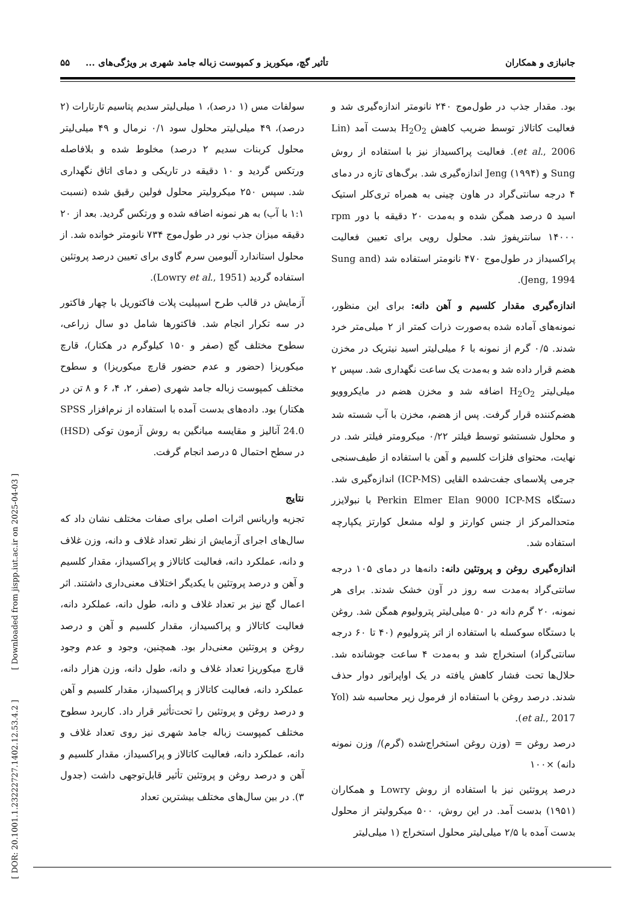جانبازی و همکاران تأثیر گچ، میکوریز و کمپوست زباله جامد شهری بر ویژگی‌های ... ۵۵
بود. مقدار جذب در طول‌موج ۲۴۰ نانومتر اندازه‌گیری شد و فعالیت کاتالاز توسط ضریب کاهش H<sub>2</sub>O<sub>2</sub> بدست آمد (Lin et al., 2006). فعالیت پراکسیداز نیز با استفاده از روش Sung و Jeng (۱۹۹۴) اندازه‌گیری شد. برگ‌های تازه در دمای ۴ درجه سانتی‌گراد در هاون چینی به همراه تری‌کلر استیک اسید ۵ درصد همگن شده و به‌مدت ۲۰ دقیقه با دور rpm ۱۴۰۰۰ سانتریفوژ شد. محلول رویی برای تعیین فعالیت پراکسیداز در طول‌موج ۴۷۰ نانومتر استفاده شد (Sung and Jeng, 1994).
اندازه‌گیری مقدار کلسیم و آهن دانه: برای این منظور، نمونه‌های آماده شده به‌صورت ذرات کمتر از ۲ میلی‌متر خرد شدند. ۰/۵ گرم از نمونه با ۶ میلی‌لیتر اسید نیتریک در مخزن هضم قرار داده شد و به‌مدت یک ساعت نگهداری شد. سپس ۲ میلی‌لیتر H<sub>2</sub>O<sub>2</sub> اضافه شد و مخزن هضم در مایکروویو هضم‌کننده قرار گرفت. پس از هضم، مخزن با آب شسته شد و محلول شستشو توسط فیلتر ۰/۲۲ میکرومتر فیلتر شد. در نهایت، محتوای فلزات کلسیم و آهن با استفاده از طیف‌سنجی جرمی پلاسمای جفت‌شده القایی (ICP-MS) اندازه‌گیری شد. دستگاه Perkin Elmer Elan 9000 ICP-MS با نبولایزر متحدالمرکز از جنس کوارتز و لوله مشعل کوارتز یکپارچه استفاده شد.
اندازه‌گیری روغن و پروتئین دانه: دانه‌ها در دمای ۱۰۵ درجه سانتی‌گراد به‌مدت سه روز در آون خشک شدند. برای هر نمونه، ۲۰ گرم دانه در ۵۰ میلی‌لیتر پترولیوم همگن شد. روغن با دستگاه سوکسله با استفاده از اتر پترولیوم (۴۰ تا ۶۰ درجه سانتی‌گراد) استخراج شد و به‌مدت ۴ ساعت جوشانده شد. حلال‌ها تحت فشار کاهش یافته در یک اواپراتور دوار حذف شدند. درصد روغن با استفاده از فرمول زیر محاسبه شد (Yol et al., 2017).
درصد روغن = (وزن روغن استخراج‌شده (گرم)/ وزن نمونه دانه) ×۱۰۰
درصد پروتئین نیز با استفاده از روش Lowry و همکاران (۱۹۵۱) بدست آمد. در این روش، ۵۰۰ میکرولیتر از محلول بدست آمده با ۲/۵ میلی‌لیتر محلول استخراج (۱ میلی‌لیتر
سولفات مس (۱ درصد)، ۱ میلی‌لیتر سدیم پتاسیم تارتارات (۲ درصد)، ۴۹ میلی‌لیتر محلول سود ۰/۱ نرمال و ۴۹ میلی‌لیتر محلول کربنات سدیم ۲ درصد) مخلوط شده و بلافاصله ورتکس گردید و ۱۰ دقیقه در تاریکی و دمای اتاق نگهداری شد. سپس ۲۵۰ میکرولیتر محلول فولین رقیق شده (نسبت ۱:۱ با آب) به هر نمونه اضافه شده و ورتکس گردید. بعد از ۲۰ دقیقه میزان جذب نور در طول‌موج ۷۳۴ نانومتر خوانده شد. از محلول استاندارد آلبومین سرم گاوی برای تعیین درصد پروتئین استفاده گردید (Lowry et al., 1951).
آزمایش در قالب طرح اسپیلیت پلات فاکتوریل با چهار فاکتور در سه تکرار انجام شد. فاکتورها شامل دو سال زراعی، سطوح مختلف گچ (صفر و ۱۵۰ کیلوگرم در هکتار)، قارچ میکوریزا (حضور و عدم حضور قارچ میکوریزا) و سطوح مختلف کمپوست زباله جامد شهری (صفر، ۲، ۴، ۶ و ۸ تن در هکتار) بود. داده‌های بدست آمده با استفاده از نرم‌افزار SPSS 24.0 آنالیز و مقایسه میانگین به روش آزمون توکی (HSD) در سطح احتمال ۵ درصد انجام گرفت.
نتایج
تجزیه واریانس اثرات اصلی برای صفات مختلف نشان داد که سال‌های اجرای آزمایش از نظر تعداد غلاف و دانه، وزن غلاف و دانه، عملکرد دانه، فعالیت کاتالاز و پراکسیداز، مقدار کلسیم و آهن و درصد پروتئین با یکدیگر اختلاف معنی‌داری داشتند. اثر اعمال گچ نیز بر تعداد غلاف و دانه، طول دانه، عملکرد دانه، فعالیت کاتالاز و پراکسیداز، مقدار کلسیم و آهن و درصد روغن و پروتئین معنی‌دار بود. همچنین، وجود و عدم وجود قارچ میکوریزا تعداد غلاف و دانه، طول دانه، وزن هزار دانه، عملکرد دانه، فعالیت کاتالاز و پراکسیداز، مقدار کلسیم و آهن و درصد روغن و پروتئین را تحت‌تأثیر قرار داد. کاربرد سطوح مختلف کمپوست زباله جامد شهری نیز روی تعداد غلاف و دانه، عملکرد دانه، فعالیت کاتالاز و پراکسیداز، مقدار کلسیم و آهن و درصد روغن و پروتئین تأثیر قابل‌توجهی داشت (جدول ۳). در بین سال‌های مختلف بیشترین تعداد
[ DOR: 20.1001.1.23222727.1402.12.53.4.2 ] [ Downloaded from jispp.iut.ac.ir on 2025-04-03 ]